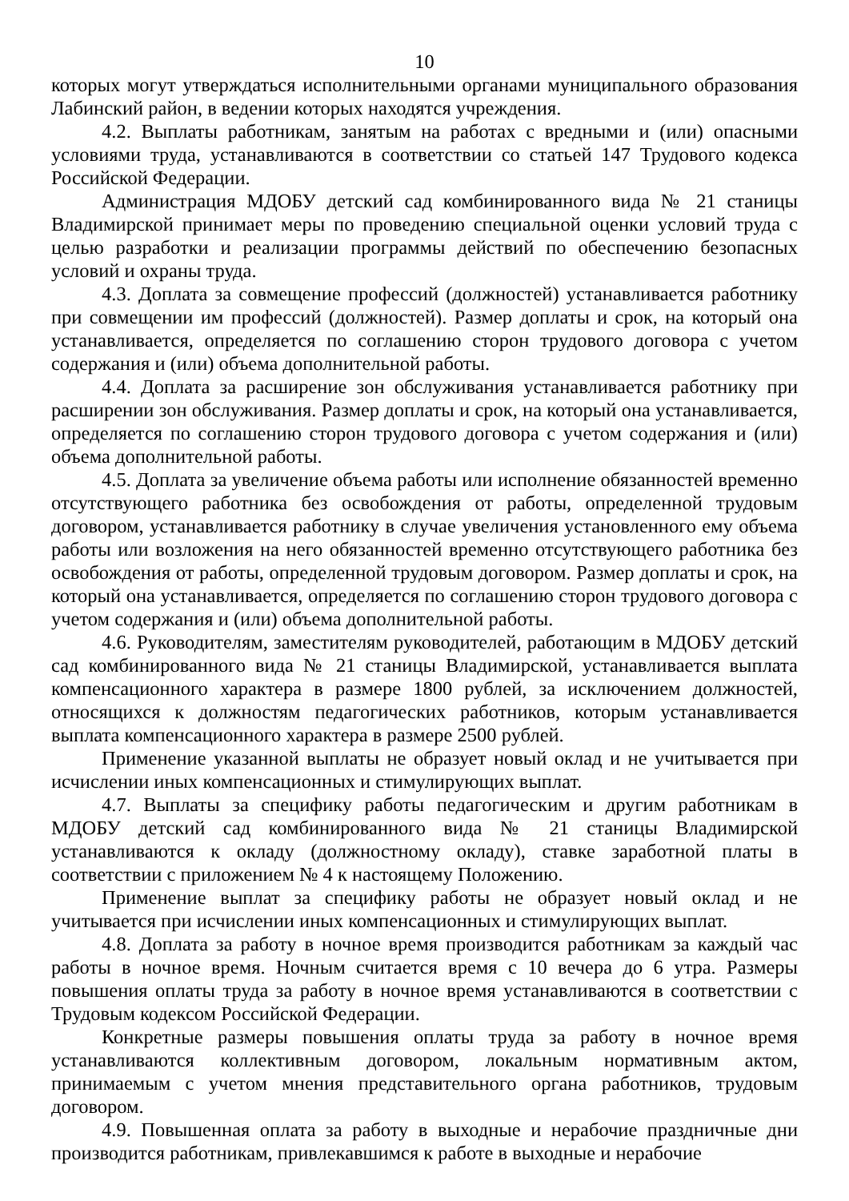10
которых могут утверждаться исполнительными органами муниципального образования Лабинский район, в ведении которых находятся учреждения.
4.2. Выплаты работникам, занятым на работах с вредными и (или) опасными условиями труда, устанавливаются в соответствии со статьей 147 Трудового кодекса Российской Федерации.
Администрация МДОБУ детский сад комбинированного вида № 21 станицы Владимирской принимает меры по проведению специальной оценки условий труда с целью разработки и реализации программы действий по обеспечению безопасных условий и охраны труда.
4.3. Доплата за совмещение профессий (должностей) устанавливается работнику при совмещении им профессий (должностей). Размер доплаты и срок, на который она устанавливается, определяется по соглашению сторон трудового договора с учетом содержания и (или) объема дополнительной работы.
4.4. Доплата за расширение зон обслуживания устанавливается работнику при расширении зон обслуживания. Размер доплаты и срок, на который она устанавливается, определяется по соглашению сторон трудового договора с учетом содержания и (или) объема дополнительной работы.
4.5. Доплата за увеличение объема работы или исполнение обязанностей временно отсутствующего работника без освобождения от работы, определенной трудовым договором, устанавливается работнику в случае увеличения установленного ему объема работы или возложения на него обязанностей временно отсутствующего работника без освобождения от работы, определенной трудовым договором. Размер доплаты и срок, на который она устанавливается, определяется по соглашению сторон трудового договора с учетом содержания и (или) объема дополнительной работы.
4.6. Руководителям, заместителям руководителей, работающим в МДОБУ детский сад комбинированного вида № 21 станицы Владимирской, устанавливается выплата компенсационного характера в размере 1800 рублей, за исключением должностей, относящихся к должностям педагогических работников, которым устанавливается выплата компенсационного характера в размере 2500 рублей.
Применение указанной выплаты не образует новый оклад и не учитывается при исчислении иных компенсационных и стимулирующих выплат.
4.7. Выплаты за специфику работы педагогическим и другим работникам в МДОБУ детский сад комбинированного вида № 21 станицы Владимирской устанавливаются к окладу (должностному окладу), ставке заработной платы в соответствии с приложением № 4 к настоящему Положению.
Применение выплат за специфику работы не образует новый оклад и не учитывается при исчислении иных компенсационных и стимулирующих выплат.
4.8. Доплата за работу в ночное время производится работникам за каждый час работы в ночное время. Ночным считается время с 10 вечера до 6 утра. Размеры повышения оплаты труда за работу в ночное время устанавливаются в соответствии с Трудовым кодексом Российской Федерации.
Конкретные размеры повышения оплаты труда за работу в ночное время устанавливаются коллективным договором, локальным нормативным актом, принимаемым с учетом мнения представительного органа работников, трудовым договором.
4.9. Повышенная оплата за работу в выходные и нерабочие праздничные дни производится работникам, привлекавшимся к работе в выходные и нерабочие